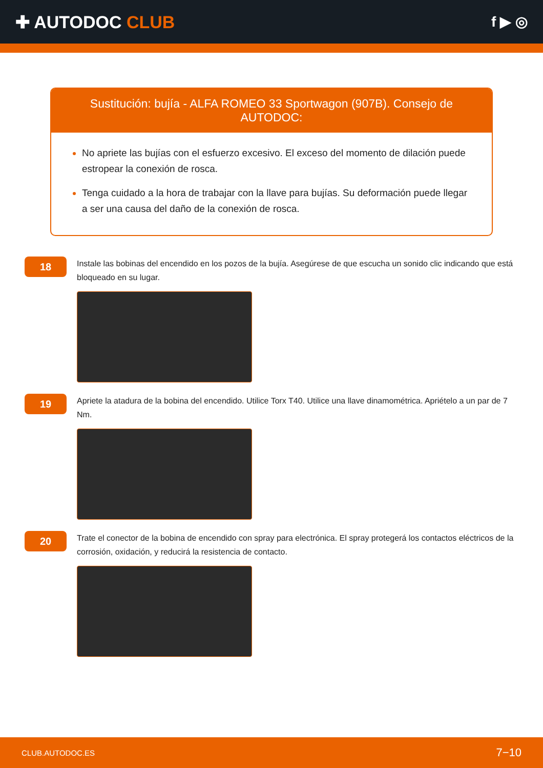✚ AUTODOC CLUB
f ▶ ◎
Sustitución: bujía - ALFA ROMEO 33 Sportwagon (907B). Consejo de AUTODOC:
No apriete las bujías con el esfuerzo excesivo. El exceso del momento de dilación puede estropear la conexión de rosca.
Tenga cuidado a la hora de trabajar con la llave para bujías. Su deformación puede llegar a ser una causa del daño de la conexión de rosca.
18
Instale las bobinas del encendido en los pozos de la bujía. Asegúrese de que escucha un sonido clic indicando que está bloqueado en su lugar.
19
Apriete la atadura de la bobina del encendido. Utilice Torx T40. Utilice una llave dinamométrica. Apriételo a un par de 7 Nm.
20
Trate el conector de la bobina de encendido con spray para electrónica. El spray protegerá los contactos eléctricos de la corrosión, oxidación, y reducirá la resistencia de contacto.
CLUB.AUTODOC.ES 7−10